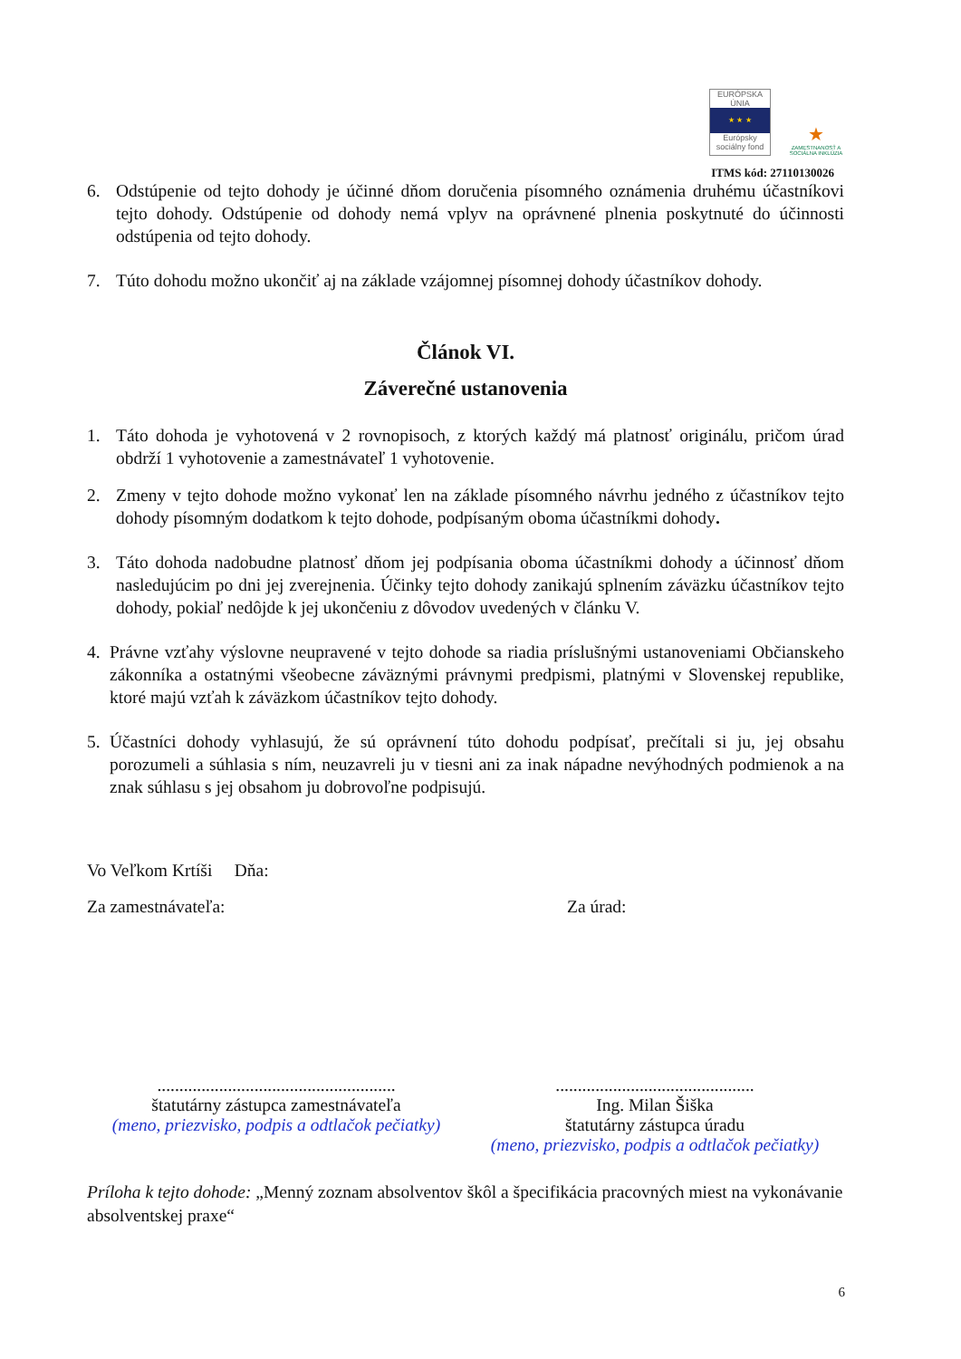EURÓPSKA ÚNIA
★ ★ ★
Európsky sociálny fond
★
ZAMESTNANOSŤ A SOCIÁLNA INKLÚZIA
ITMS kód: 27110130026
6. Odstúpenie od tejto dohody je účinné dňom doručenia písomného oznámenia druhému účastníkovi tejto dohody. Odstúpenie od dohody nemá vplyv na oprávnené plnenia poskytnuté do účinnosti odstúpenia od tejto dohody.
7. Túto dohodu možno ukončiť aj na základe vzájomnej písomnej dohody účastníkov dohody.
Článok VI.
Záverečné ustanovenia
1. Táto dohoda je vyhotovená v 2 rovnopisoch, z ktorých každý má platnosť originálu, pričom úrad obdrží 1 vyhotovenie a zamestnávateľ 1 vyhotovenie.
2. Zmeny v tejto dohode možno vykonať len na základe písomného návrhu jedného z účastníkov tejto dohody písomným dodatkom k tejto dohode, podpísaným oboma účastníkmi dohody.
3. Táto dohoda nadobudne platnosť dňom jej podpísania oboma účastníkmi dohody a účinnosť dňom nasledujúcim po dni jej zverejnenia. Účinky tejto dohody zanikajú splnením záväzku účastníkov tejto dohody, pokiaľ nedôjde k jej ukončeniu z dôvodov uvedených v článku V.
4. Právne vzťahy výslovne neupravené v tejto dohode sa riadia príslušnými ustanoveniami Občianskeho zákonníka a ostatnými všeobecne záväznými právnymi predpismi, platnými v Slovenskej republike, ktoré majú vzťah k záväzkom účastníkov tejto dohody.
5. Účastníci dohody vyhlasujú, že sú oprávnení túto dohodu podpísať, prečítali si ju, jej obsahu porozumeli a súhlasia s ním, neuzavreli ju v tiesni ani za inak nápadne nevýhodných podmienok a na znak súhlasu s jej obsahom ju dobrovoľne podpisujú.
Vo Veľkom Krtíši Dňa:
Za zamestnávateľa: Za úrad:
......................................................
štatutárny zástupca zamestnávateľa
(meno, priezvisko, podpis a odtlačok pečiatky)
.............................................
Ing. Milan Šiška
štatutárny zástupca úradu
(meno, priezvisko, podpis a odtlačok pečiatky)
Príloha k tejto dohode: „Menný zoznam absolventov škôl a špecifikácia pracovných miest na vykonávanie absolventskej praxe“
6